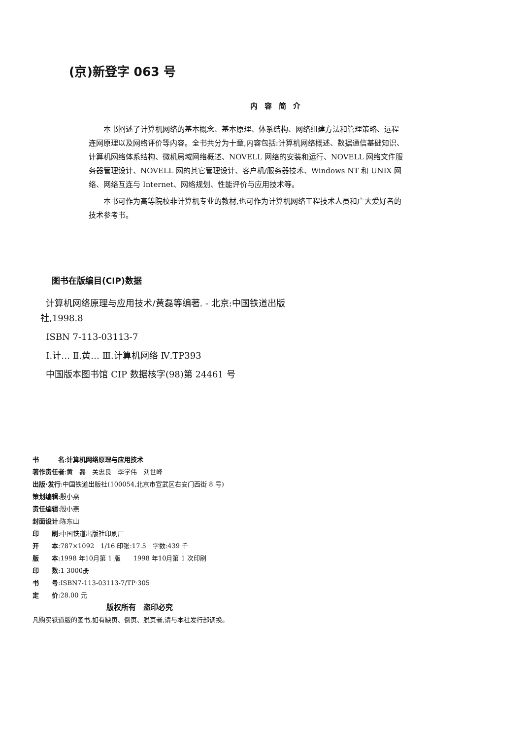(京)新登字 063 号
内容简介
本书阐述了计算机网络的基本概念、基本原理、体系结构、网络组建方法和管理策略、远程连网原理以及网络评价等内容。全书共分为十章,内容包括:计算机网络概述、数据通信基础知识、计算机网络体系结构、微机局域网络概述、NOVELL 网络的安装和运行、NOVELL 网络文件服务器管理设计、NOVELL 网的其它管理设计、客户机/服务器技术、Windows NT 和 UNIX 网络、网络互连与 Internet、网络规划、性能评价与应用技术等。
本书可作为高等院校非计算机专业的教材,也可作为计算机网络工程技术人员和广大爱好者的技术参考书。
图书在版编目(CIP)数据
计算机网络原理与应用技术/黄磊等编著. - 北京:中国铁道出版社,1998.8
ISBN 7-113-03113-7
Ⅰ.计… Ⅱ.黄… Ⅲ.计算机网络 Ⅳ.TP393
中国版本图书馆 CIP 数据核字(98)第 24461 号
书　　　名:计算机网络原理与应用技术
著作责任者:黄　磊　关忠良　李学伟　刘世峰
出版·发行:中国铁道出版社(100054,北京市宣武区右安门西街 8 号)
策划编辑:殷小燕
责任编辑:殷小燕
封面设计:陈东山
印　　刷:中国铁道出版社印刷厂
开　　本:787×1092　1/16 印张:17.5　字数:439 千
版　　本:1998 年10月第 1 版　　1998 年10月第 1 次印刷
印　　数:1-3000册
书　　号:ISBN7-113-03113-7/TP·305
定　　价:28.00 元
版权所有　盗印必究
凡购买铁道版的图书,如有缺页、倒页、脱页者,请与本社发行部调换。